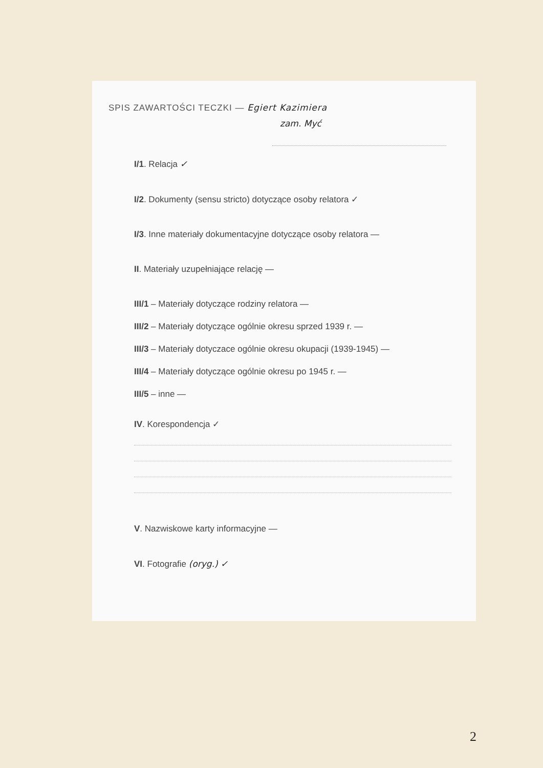SPIS ZAWARTOŚCI TECZKI — Egiert Kazimiera
zam. Myć
I/1. Relacja ✓
I/2. Dokumenty (sensu stricto) dotyczące osoby relatora ✓
I/3. Inne materiały dokumentacyjne dotyczące osoby relatora —
II. Materiały uzupełniające relację —
III/1 – Materiały dotyczące rodziny relatora —
III/2 – Materiały dotyczące ogólnie okresu sprzed 1939 r. —
III/3 – Materiały dotyczace ogólnie okresu okupacji (1939-1945) —
III/4 – Materiały dotyczące ogólnie okresu po 1945 r. —
III/5 – inne —
IV. Korespondencja ✓
V. Nazwiskowe karty informacyjne —
VI. Fotografie (oryg.) ✓
2